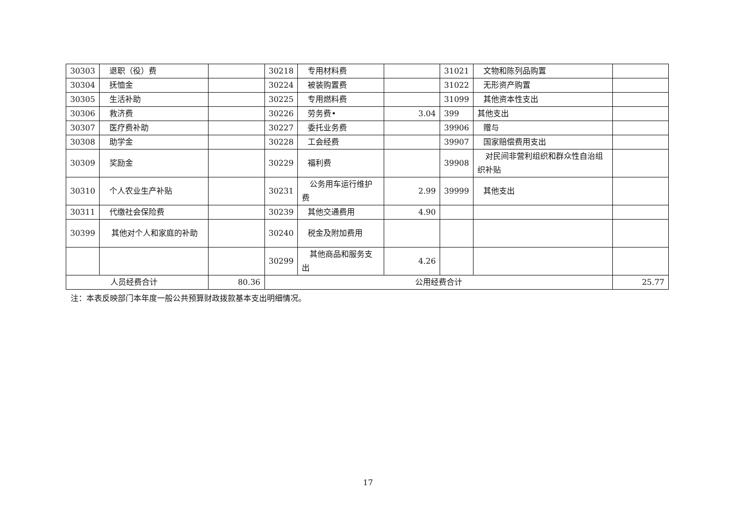| 30303 | 退职（役）费 | | 30218 | 专用材料费 | | 31021 | 文物和陈列品购置 | |
| 30304 | 抚恤金 | | 30224 | 被装购置费 | | 31022 | 无形资产购置 | |
| 30305 | 生活补助 | | 30225 | 专用燃料费 | | 31099 | 其他资本性支出 | |
| 30306 | 救济费 | | 30226 | 劳务费• | 3.04 | 399 | 其他支出 | |
| 30307 | 医疗费补助 | | 30227 | 委托业务费 | | 39906 | 赠与 | |
| 30308 | 助学金 | | 30228 | 工会经费 | | 39907 | 国家赔偿费用支出 | |
| 30309 | 奖励金 | | 30229 | 福利费 | | 39908 | 对民间非营利组织和群众性自治组织补贴 | |
| 30310 | 个人农业生产补贴 | | 30231 | 公务用车运行维护费 | 2.99 | 39999 | 其他支出 | |
| 30311 | 代缴社会保险费 | | 30239 | 其他交通费用 | 4.90 | | | |
| 30399 | 其他对个人和家庭的补助 | | 30240 | 税金及附加费用 | | | | |
| | | | 30299 | 其他商品和服务支出 | 4.26 | | | |
| 人员经费合计 | | 80.36 | 公用经费合计 | | | | | 25.77 |
注：本表反映部门本年度一般公共预算财政拨款基本支出明细情况。
17